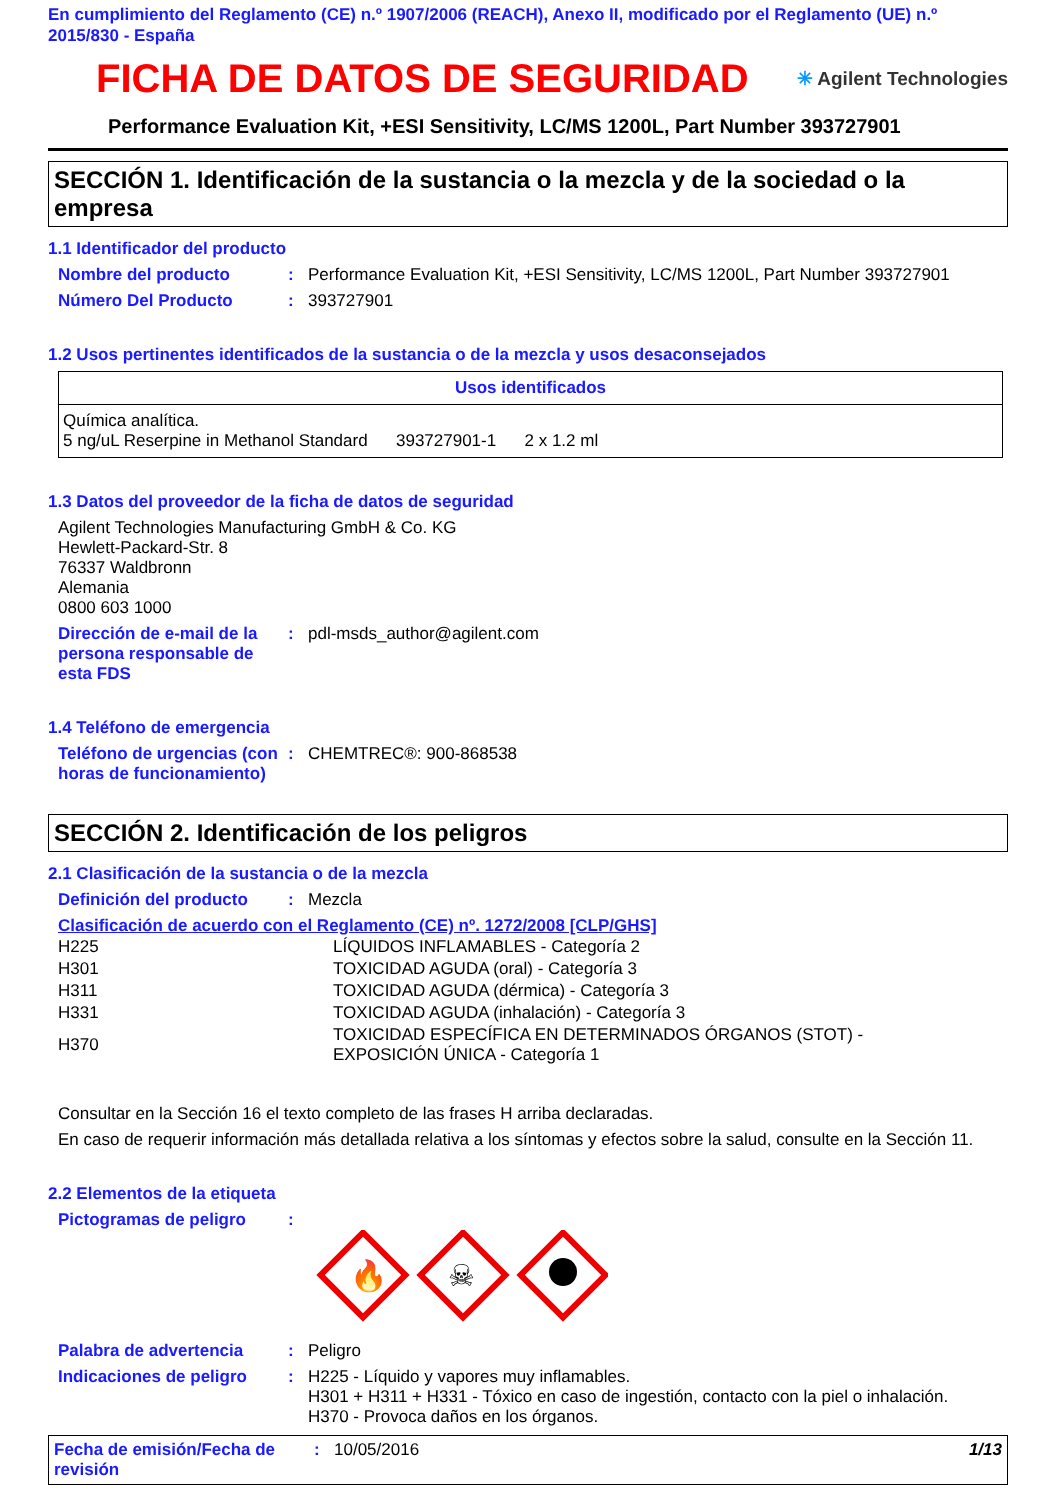En cumplimiento del Reglamento (CE) n.º 1907/2006 (REACH), Anexo II, modificado por el Reglamento (UE) n.º 2015/830 - España
FICHA DE DATOS DE SEGURIDAD
✳ Agilent Technologies
Performance Evaluation Kit, +ESI Sensitivity, LC/MS 1200L, Part Number 393727901
SECCIÓN 1. Identificación de la sustancia o la mezcla y de la sociedad o la empresa
1.1 Identificador del producto
Nombre del producto: Performance Evaluation Kit, +ESI Sensitivity, LC/MS 1200L, Part Number 393727901
Número Del Producto: 393727901
1.2 Usos pertinentes identificados de la sustancia o de la mezcla y usos desaconsejados
| Usos identificados |
| --- |
| Química analítica. 5 ng/uL Reserpine in Methanol Standard 393727901-1 2 x 1.2 ml |
1.3 Datos del proveedor de la ficha de datos de seguridad
Agilent Technologies Manufacturing GmbH & Co. KG
Hewlett-Packard-Str. 8
76337 Waldbronn
Alemania
0800 603 1000
Dirección de e-mail de la persona responsable de esta FDS: pdl-msds_author@agilent.com
1.4 Teléfono de emergencia
Teléfono de urgencias (con horas de funcionamiento): CHEMTREC®: 900-868538
SECCIÓN 2. Identificación de los peligros
2.1 Clasificación de la sustancia o de la mezcla
Definición del producto: Mezcla
Clasificación de acuerdo con el Reglamento (CE) nº. 1272/2008 [CLP/GHS]
| H225 | LÍQUIDOS INFLAMABLES - Categoría 2 |
| H301 | TOXICIDAD AGUDA (oral) - Categoría 3 |
| H311 | TOXICIDAD AGUDA (dérmica) - Categoría 3 |
| H331 | TOXICIDAD AGUDA (inhalación) - Categoría 3 |
| H370 | TOXICIDAD ESPECÍFICA EN DETERMINADOS ÓRGANOS (STOT) - EXPOSICIÓN ÚNICA - Categoría 1 |
Consultar en la Sección 16 el texto completo de las frases H arriba declaradas.
En caso de requerir información más detallada relativa a los síntomas y efectos sobre la salud, consulte en la Sección 11.
2.2 Elementos de la etiqueta
Pictogramas de peligro:
🔥
☠
Palabra de advertencia: Peligro
Indicaciones de peligro: H225 - Líquido y vapores muy inflamables.
H301 + H311 + H331 - Tóxico en caso de ingestión, contacto con la piel o inhalación.
H370 - Provoca daños en los órganos.
Fecha de emisión/Fecha de revisión: 10/05/2016 1/13